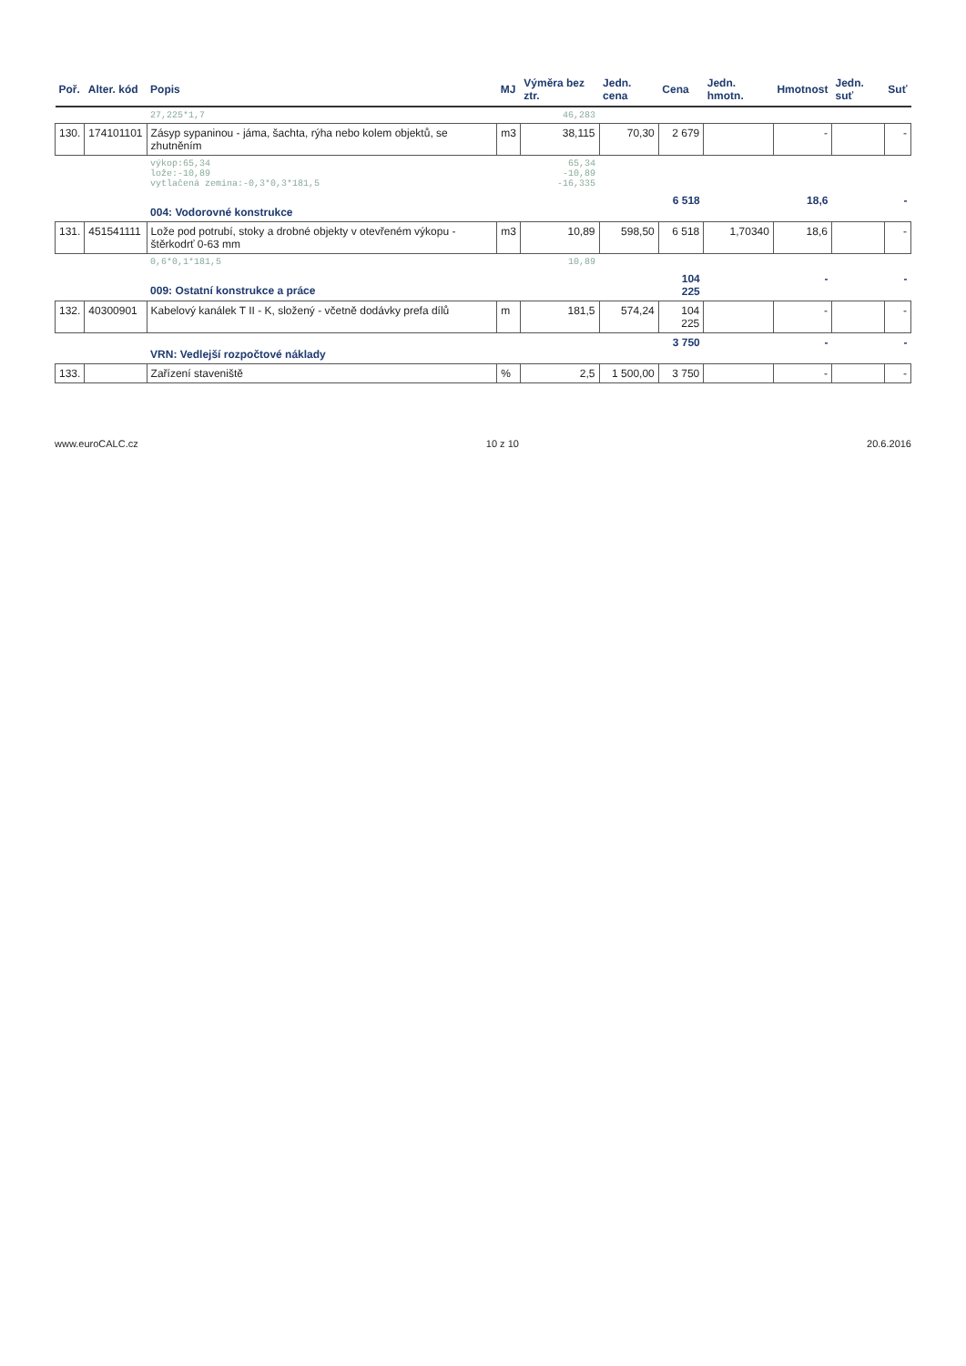| Poř. | Alter. kód | Popis | MJ | Výměra bez ztr. | Jedn. cena | Cena | Jedn. hmotn. | Hmotnost | Jedn. suť | Suť |
| --- | --- | --- | --- | --- | --- | --- | --- | --- | --- | --- |
| | | 27,225*1,7 | | 46,283 | | | | | | |
| 130. | 174101101 | Zásyp sypaninou - jáma, šachta, rýha nebo kolem objektů, se zhutněním | m3 | 38,115 | 70,30 | 2 679 | | - | | - |
| | | výkop:65,34 lože:-10,89 vytlačená zemina:-0,3*0,3*181,5 | | 65,34 -10,89 -16,335 | | | | | | |
| | | 004: Vodorovné konstrukce | | | | 6 518 | | 18,6 | | - |
| 131. | 451541111 | Lože pod potrubí, stoky a drobné objekty v otevřeném výkopu - štěrkodrť 0-63 mm | m3 | 10,89 | 598,50 | 6 518 | 1,70340 | 18,6 | | - |
| | | 0,6*0,1*181,5 | | 10,89 | | | | | | |
| | | 009: Ostatní konstrukce a práce | | | | 104 225 | | - | | - |
| 132. | 40300901 | Kabelový kanálek T II - K, složený - včetně dodávky prefa dílů | m | 181,5 | 574,24 | 104 225 | | - | | - |
| | | VRN: Vedlejší rozpočtové náklady | | | | 3 750 | | - | | - |
| 133. | | Zařízení staveniště | % | 2,5 | 1 500,00 | 3 750 | | - | | - |
www.euroCALC.cz 10 z 10 20.6.2016